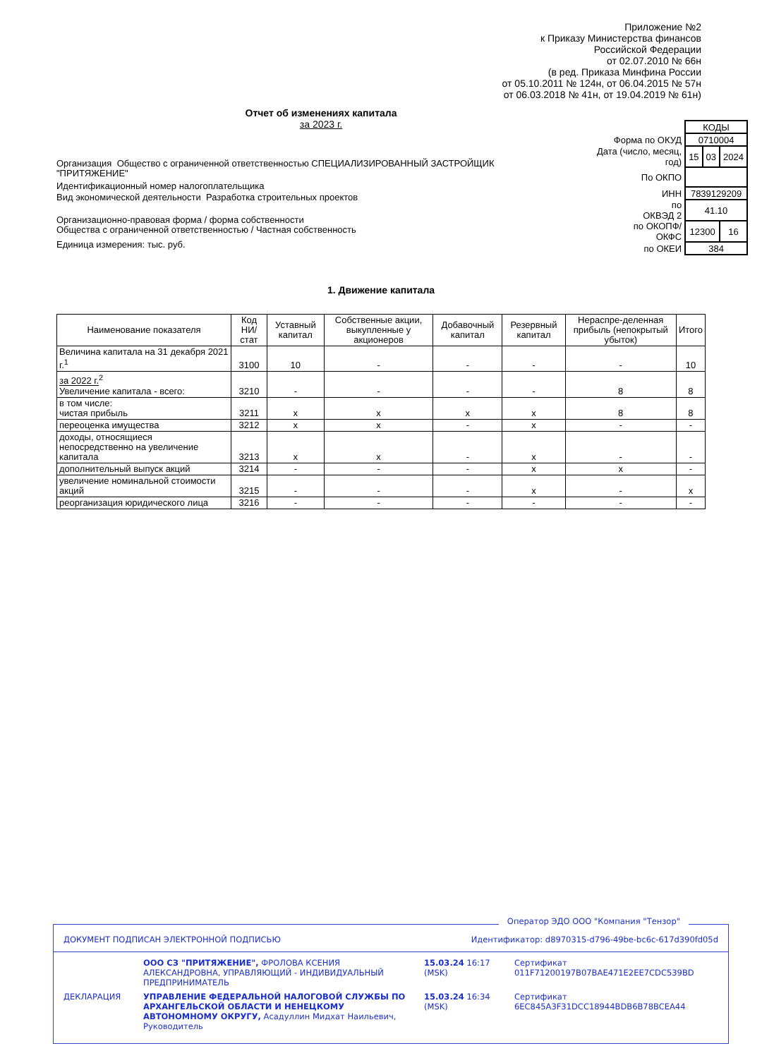Приложение №2
к Приказу Министерства финансов
Российской Федерации
от 02.07.2010 № 66н
(в ред. Приказа Минфина России
от 05.10.2011 № 124н, от 06.04.2015 № 57н
от 06.03.2018 № 41н, от 19.04.2019 № 61н)
Отчет об изменениях капитала
за 2023 г.
| | КОДЫ | | |
| Форма по ОКУД | 0710004 | | |
| Дата (число, месяц, год) | 15 | 03 | 2024 |
| По ОКПО | | | |
| ИНН | 7839129209 | | |
| по ОКВЭД 2 | 41.10 | | |
| по ОКОПФ/ ОКФС | 12300 | | 16 |
| по ОКЕИ | 384 | | |
Организация Общество с ограниченной ответственностью СПЕЦИАЛИЗИРОВАННЫЙ ЗАСТРОЙЩИК "ПРИТЯЖЕНИЕ"
Идентификационный номер налогоплательщика
Вид экономической деятельности Разработка строительных проектов
Организационно-правовая форма / форма собственности
Общества с ограниченной ответственностью / Частная собственность
Единица измерения: тыс. руб.
1. Движение капитала
| Наименование показателя | Код НИ/ стат | Уставный капитал | Собственные акции, выкупленные у акционеров | Добавочный капитал | Резервный капитал | Нераспре-деленная прибыль (непокрытый убыток) | Итого |
| --- | --- | --- | --- | --- | --- | --- | --- |
| Величина капитала на 31 декабря 2021 г.<sup>1</sup> | 3100 | 10 | - | - | - | - | 10 |
| за 2022 г.<sup>2</sup> Увеличение капитала - всего: | 3210 | - | - | - | - | 8 | 8 |
| в том числе: чистая прибыль | 3211 | х | х | х | х | 8 | 8 |
| переоценка имущества | 3212 | х | х | - | х | - | - |
| доходы, относящиеся непосредственно на увеличение капитала | 3213 | х | х | - | х | - | - |
| дополнительный выпуск акций | 3214 | - | - | - | х | х | - |
| увеличение номинальной стоимости акций | 3215 | - | - | - | х | - | х |
| реорганизация юридического лица | 3216 | - | - | - | - | - | - |
Оператор ЭДО ООО "Компания "Тензор"
ДОКУМЕНТ ПОДПИСАН ЭЛЕКТРОННОЙ ПОДПИСЬЮ Идентификатор: d8970315-d796-49be-bc6c-617d390fd05d
ООО СЗ "ПРИТЯЖЕНИЕ", ФРОЛОВА КСЕНИЯ АЛЕКСАНДРОВНА, УПРАВЛЯЮЩИЙ - ИНДИВИДУАЛЬНЫЙ ПРЕДПРИНИМАТЕЛЬ
15.03.24 16:17 (MSK)
Сертификат 011F71200197B07BAE471E2EE7CDC539BD
ДЕКЛАРАЦИЯ
УПРАВЛЕНИЕ ФЕДЕРАЛЬНОЙ НАЛОГОВОЙ СЛУЖБЫ ПО АРХАНГЕЛЬСКОЙ ОБЛАСТИ И НЕНЕЦКОМУ АВТОНОМНОМУ ОКРУГУ, Асадуллин Мидхат Наильевич, Руководитель
15.03.24 16:34 (MSK)
Сертификат 6EC845A3F31DCC18944BDB6B78BCEA44